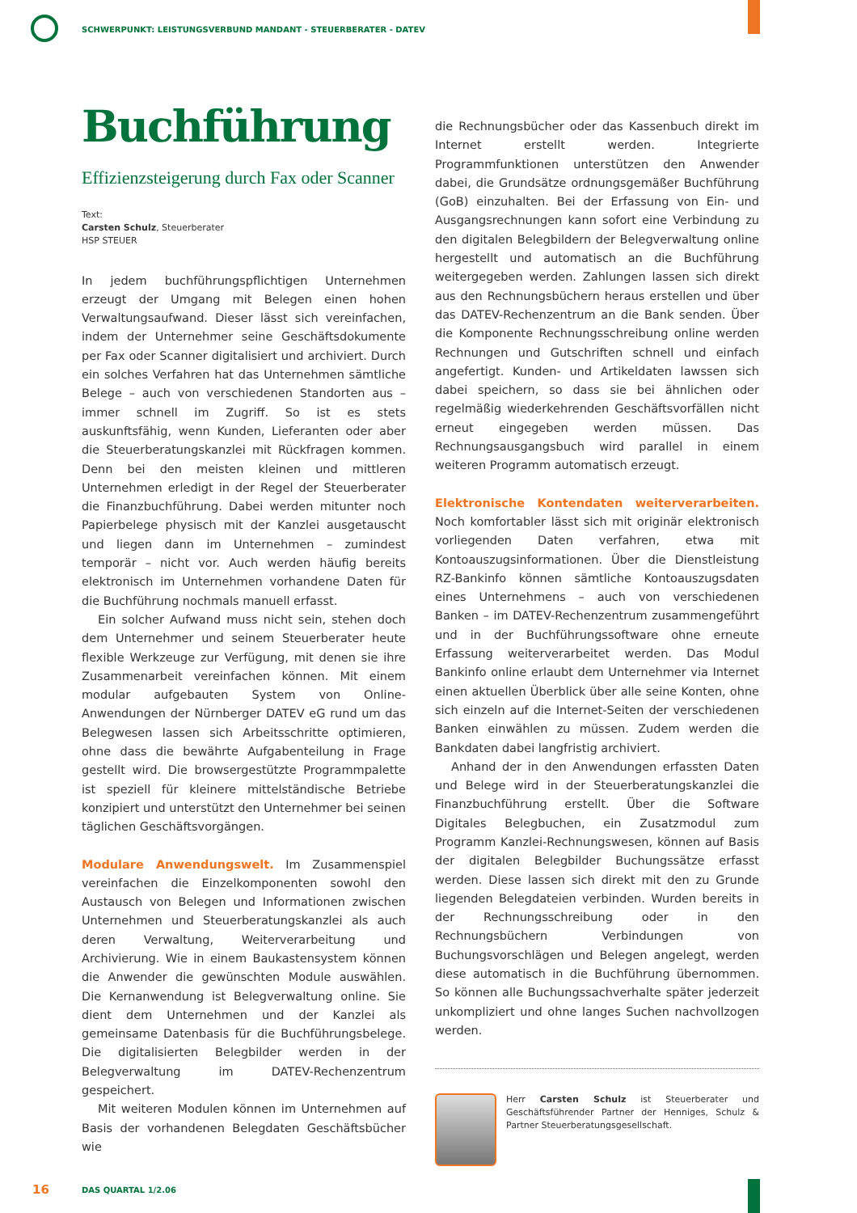SCHWERPUNKT: LEISTUNGSVERBUND MANDANT - STEUERBERATER - DATEV
Buchführung
Effizienzsteigerung durch Fax oder Scanner
Text:
Carsten Schulz, Steuerberater
HSP STEUER
In jedem buchführungspflichtigen Unternehmen erzeugt der Umgang mit Belegen einen hohen Verwaltungsaufwand. Dieser lässt sich vereinfachen, indem der Unternehmer seine Geschäftsdokumente per Fax oder Scanner digitalisiert und archiviert. Durch ein solches Verfahren hat das Unternehmen sämtliche Belege – auch von verschiedenen Standorten aus – immer schnell im Zugriff. So ist es stets auskunftsfähig, wenn Kunden, Lieferanten oder aber die Steuerberatungskanzlei mit Rückfragen kommen. Denn bei den meisten kleinen und mittleren Unternehmen erledigt in der Regel der Steuerberater die Finanzbuchführung. Dabei werden mitunter noch Papierbelege physisch mit der Kanzlei ausgetauscht und liegen dann im Unternehmen – zumindest temporär – nicht vor. Auch werden häufig bereits elektronisch im Unternehmen vorhandene Daten für die Buchführung nochmals manuell erfasst.
Ein solcher Aufwand muss nicht sein, stehen doch dem Unternehmer und seinem Steuerberater heute flexible Werkzeuge zur Verfügung, mit denen sie ihre Zusammenarbeit vereinfachen können. Mit einem modular aufgebauten System von Online-Anwendungen der Nürnberger DATEV eG rund um das Belegwesen lassen sich Arbeitsschritte optimieren, ohne dass die bewährte Aufgabenteilung in Frage gestellt wird. Die browsergestützte Programmpalette ist speziell für kleinere mittelständische Betriebe konzipiert und unterstützt den Unternehmer bei seinen täglichen Geschäftsvorgängen.
Modulare Anwendungswelt. Im Zusammenspiel vereinfachen die Einzelkomponenten sowohl den Austausch von Belegen und Informationen zwischen Unternehmen und Steuerberatungskanzlei als auch deren Verwaltung, Weiterverarbeitung und Archivierung. Wie in einem Baukastensystem können die Anwender die gewünschten Module auswählen. Die Kernanwendung ist Belegverwaltung online. Sie dient dem Unternehmen und der Kanzlei als gemeinsame Datenbasis für die Buchführungsbelege. Die digitalisierten Belegbilder werden in der Belegverwaltung im DATEV-Rechenzentrum gespeichert.
Mit weiteren Modulen können im Unternehmen auf Basis der vorhandenen Belegdaten Geschäftsbücher wie
die Rechnungsbücher oder das Kassenbuch direkt im Internet erstellt werden. Integrierte Programmfunktionen unterstützen den Anwender dabei, die Grundsätze ordnungsgemäßer Buchführung (GoB) einzuhalten. Bei der Erfassung von Ein- und Ausgangsrechnungen kann sofort eine Verbindung zu den digitalen Belegbildern der Belegverwaltung online hergestellt und automatisch an die Buchführung weitergegeben werden. Zahlungen lassen sich direkt aus den Rechnungsbüchern heraus erstellen und über das DATEV-Rechenzentrum an die Bank senden. Über die Komponente Rechnungsschreibung online werden Rechnungen und Gutschriften schnell und einfach angefertigt. Kunden- und Artikeldaten lawssen sich dabei speichern, so dass sie bei ähnlichen oder regelmäßig wiederkehrenden Geschäftsvorfällen nicht erneut eingegeben werden müssen. Das Rechnungsausgangsbuch wird parallel in einem weiteren Programm automatisch erzeugt.
Elektronische Kontendaten weiterverarbeiten. Noch komfortabler lässt sich mit originär elektronisch vorliegenden Daten verfahren, etwa mit Kontoauszugsinformationen. Über die Dienstleistung RZ-Bankinfo können sämtliche Kontoauszugsdaten eines Unternehmens – auch von verschiedenen Banken – im DATEV-Rechenzentrum zusammengeführt und in der Buchführungssoftware ohne erneute Erfassung weiterverarbeitet werden. Das Modul Bankinfo online erlaubt dem Unternehmer via Internet einen aktuellen Überblick über alle seine Konten, ohne sich einzeln auf die Internet-Seiten der verschiedenen Banken einwählen zu müssen. Zudem werden die Bankdaten dabei langfristig archiviert.
Anhand der in den Anwendungen erfassten Daten und Belege wird in der Steuerberatungskanzlei die Finanzbuchführung erstellt. Über die Software Digitales Belegbuchen, ein Zusatzmodul zum Programm Kanzlei-Rechnungswesen, können auf Basis der digitalen Belegbilder Buchungssätze erfasst werden. Diese lassen sich direkt mit den zu Grunde liegenden Belegdateien verbinden. Wurden bereits in der Rechnungsschreibung oder in den Rechnungsbüchern Verbindungen von Buchungsvorschlägen und Belegen angelegt, werden diese automatisch in die Buchführung übernommen. So können alle Buchungssachverhalte später jederzeit unkompliziert und ohne langes Suchen nachvollzogen werden.
Herr Carsten Schulz ist Steuerberater und Geschäftsführender Partner der Henniges, Schulz & Partner Steuerberatungsgesellschaft.
16 DAS QUARTAL 1/2.06